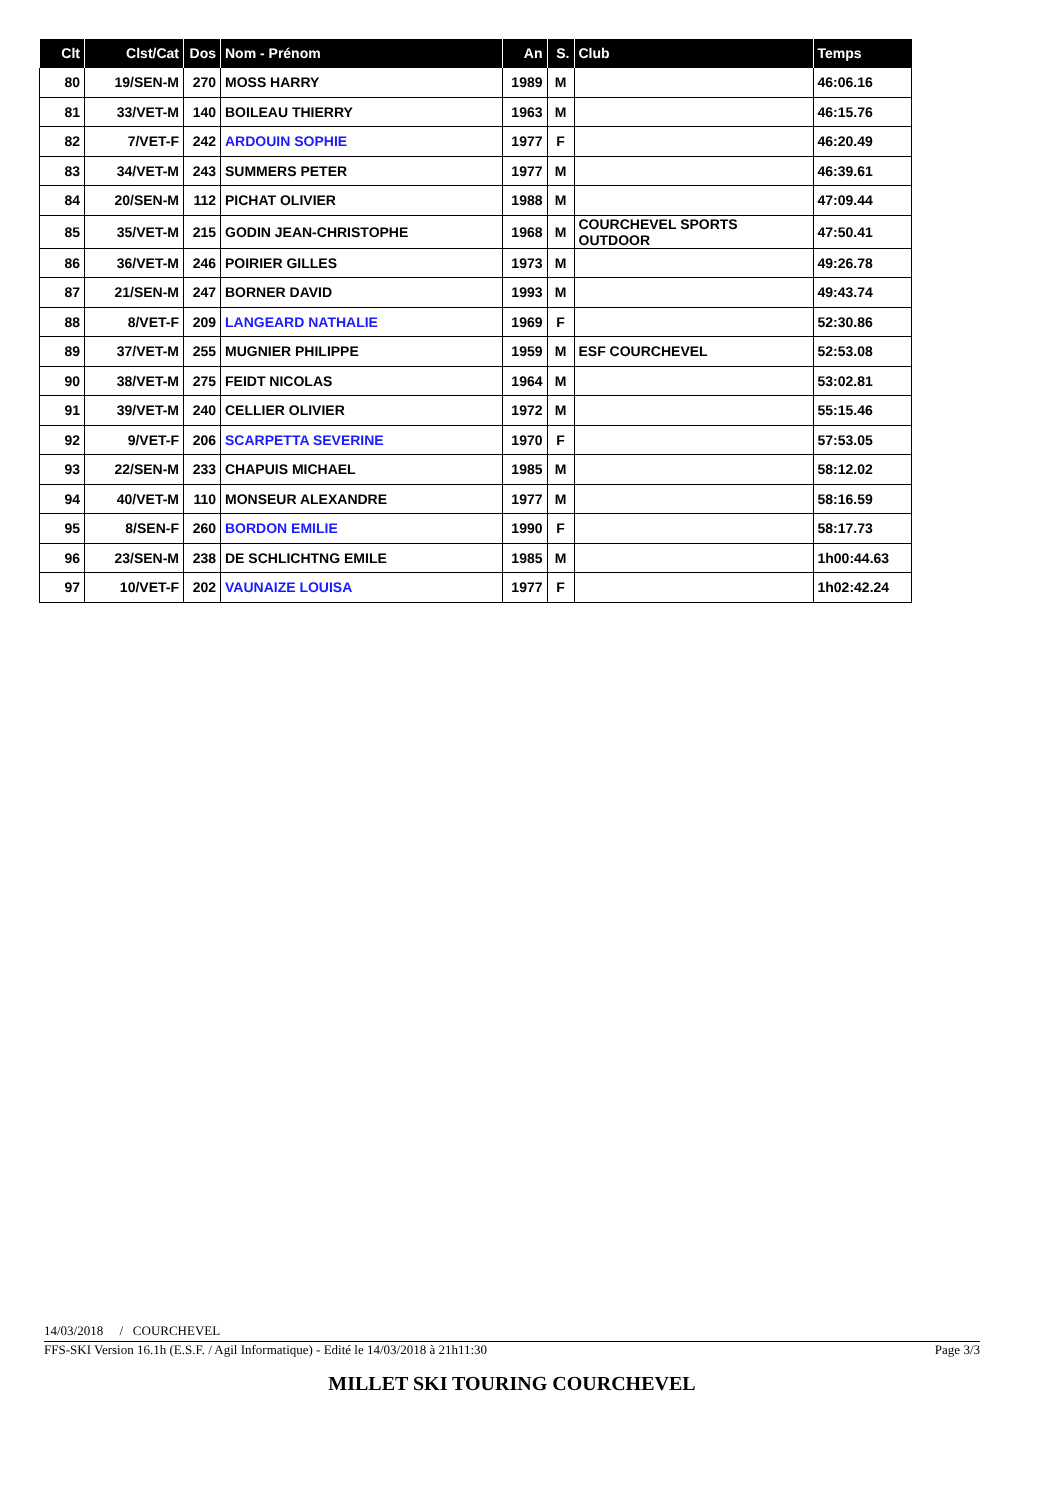| Clt | Clst/Cat | Dos | Nom - Prénom | An | S. | Club | Temps |
| --- | --- | --- | --- | --- | --- | --- | --- |
| 80 | 19/SEN-M | 270 | MOSS HARRY | 1989 | M | | 46:06.16 |
| 81 | 33/VET-M | 140 | BOILEAU THIERRY | 1963 | M | | 46:15.76 |
| 82 | 7/VET-F | 242 | ARDOUIN SOPHIE | 1977 | F | | 46:20.49 |
| 83 | 34/VET-M | 243 | SUMMERS PETER | 1977 | M | | 46:39.61 |
| 84 | 20/SEN-M | 112 | PICHAT OLIVIER | 1988 | M | | 47:09.44 |
| 85 | 35/VET-M | 215 | GODIN JEAN-CHRISTOPHE | 1968 | M | COURCHEVEL SPORTS OUTDOOR | 47:50.41 |
| 86 | 36/VET-M | 246 | POIRIER GILLES | 1973 | M | | 49:26.78 |
| 87 | 21/SEN-M | 247 | BORNER DAVID | 1993 | M | | 49:43.74 |
| 88 | 8/VET-F | 209 | LANGEARD NATHALIE | 1969 | F | | 52:30.86 |
| 89 | 37/VET-M | 255 | MUGNIER PHILIPPE | 1959 | M | ESF COURCHEVEL | 52:53.08 |
| 90 | 38/VET-M | 275 | FEIDT NICOLAS | 1964 | M | | 53:02.81 |
| 91 | 39/VET-M | 240 | CELLIER OLIVIER | 1972 | M | | 55:15.46 |
| 92 | 9/VET-F | 206 | SCARPETTA SEVERINE | 1970 | F | | 57:53.05 |
| 93 | 22/SEN-M | 233 | CHAPUIS MICHAEL | 1985 | M | | 58:12.02 |
| 94 | 40/VET-M | 110 | MONSEUR ALEXANDRE | 1977 | M | | 58:16.59 |
| 95 | 8/SEN-F | 260 | BORDON EMILIE | 1990 | F | | 58:17.73 |
| 96 | 23/SEN-M | 238 | DE SCHLICHTNG EMILE | 1985 | M | | 1h00:44.63 |
| 97 | 10/VET-F | 202 | VAUNAIZE LOUISA | 1977 | F | | 1h02:42.24 |
14/03/2018 / COURCHEVEL
FFS-SKI Version 16.1h (E.S.F. / Agil Informatique) - Edité le 14/03/2018 à 21h11:30 Page 3/3
MILLET SKI TOURING COURCHEVEL